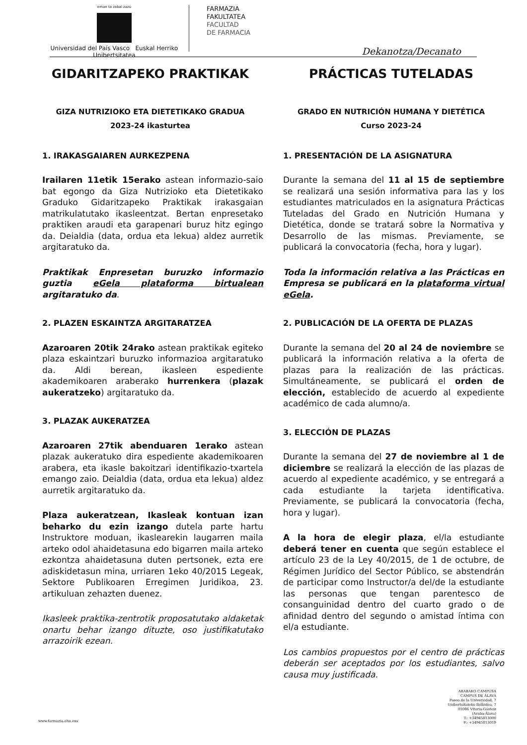eman ta zabal zazu
Universidad del País Vasco Euskal Herriko Unibertsitatea
FARMAZIA
FAKULTATEA
FACULTAD
DE FARMACIA
Dekanotza/Decanato
GIDARITZAPEKO PRAKTIKAK
GIZA NUTRIZIOKO ETA DIETETIKAKO GRADUA
2023-24 ikasturtea
1. IRAKASGAIAREN AURKEZPENA
Irailaren 11etik 15erako astean informazio-saio bat egongo da Giza Nutrizioko eta Dietetikako Graduko Gidaritzapeko Praktikak irakasgaian matrikulatutako ikasleentzat. Bertan enpresetako praktiken araudi eta garapenari buruz hitz egingo da. Deialdia (data, ordua eta lekua) aldez aurretik argitaratuko da.
Praktikak Enpresetan buruzko informazio guztia eGela plataforma birtualean argitaratuko da.
2. PLAZEN ESKAINTZA ARGITARATZEA
Azaroaren 20tik 24rako astean praktikak egiteko plaza eskaintzari buruzko informazioa argitaratuko da. Aldi berean, ikasleen espediente akademikoaren araberako hurrenkera (plazak aukeratzeko) argitaratuko da.
3. PLAZAK AUKERATZEA
Azaroaren 27tik abenduaren 1erako astean plazak aukeratuko dira espediente akademikoaren arabera, eta ikasle bakoitzari identifikazio-txartela emango zaio. Deialdia (data, ordua eta lekua) aldez aurretik argitaratuko da.
Plaza aukeratzean, Ikasleak kontuan izan beharko du ezin izango dutela parte hartu Instruktore moduan, ikaslearekin laugarren maila arteko odol ahaidetasuna edo bigarren maila arteko ezkontza ahaidetasuna duten pertsonek, ezta ere adiskidetasun mina, urriaren 1eko 40/2015 Legeak, Sektore Publikoaren Erregimen Juridikoa, 23. artikuluan zehazten duenez.
Ikasleek praktika-zentrotik proposatutako aldaketak onartu behar izango dituzte, oso justifikatutako arrazoirik ezean.
PRÁCTICAS TUTELADAS
GRADO EN NUTRICIÓN HUMANA Y DIETÉTICA
Curso 2023-24
1. PRESENTACIÓN DE LA ASIGNATURA
Durante la semana del 11 al 15 de septiembre se realizará una sesión informativa para las y los estudiantes matriculados en la asignatura Prácticas Tuteladas del Grado en Nutrición Humana y Dietética, donde se tratará sobre la Normativa y Desarrollo de las mismas. Previamente, se publicará la convocatoria (fecha, hora y lugar).
Toda la información relativa a las Prácticas en Empresa se publicará en la plataforma virtual eGela.
2. PUBLICACIÓN DE LA OFERTA DE PLAZAS
Durante la semana del 20 al 24 de noviembre se publicará la información relativa a la oferta de plazas para la realización de las prácticas. Simultáneamente, se publicará el orden de elección, establecido de acuerdo al expediente académico de cada alumno/a.
3. ELECCIÓN DE PLAZAS
Durante la semana del 27 de noviembre al 1 de diciembre se realizará la elección de las plazas de acuerdo al expediente académico, y se entregará a cada estudiante la tarjeta identificativa. Previamente, se publicará la convocatoria (fecha, hora y lugar).
A la hora de elegir plaza, el/la estudiante deberá tener en cuenta que según establece el artículo 23 de la Ley 40/2015, de 1 de octubre, de Régimen Jurídico del Sector Público, se abstendrán de participar como Instructor/a del/de la estudiante las personas que tengan parentesco de consanguinidad dentro del cuarto grado o de afinidad dentro del segundo o amistad íntima con el/a estudiante.
Los cambios propuestos por el centro de prácticas deberán ser aceptados por los estudiantes, salvo causa muy justificada.
www.farmazia.ehu.eus
ARABAKO CAMPUSA
CAMPUS DE ÁLAVA
Paseo de la Universidad, 7
Unibertsitateko Ibilbidea, 7
01006 Vitoria-Gasteiz
(Araba-Álava)
T.: +34945013000
F.: +34945013019